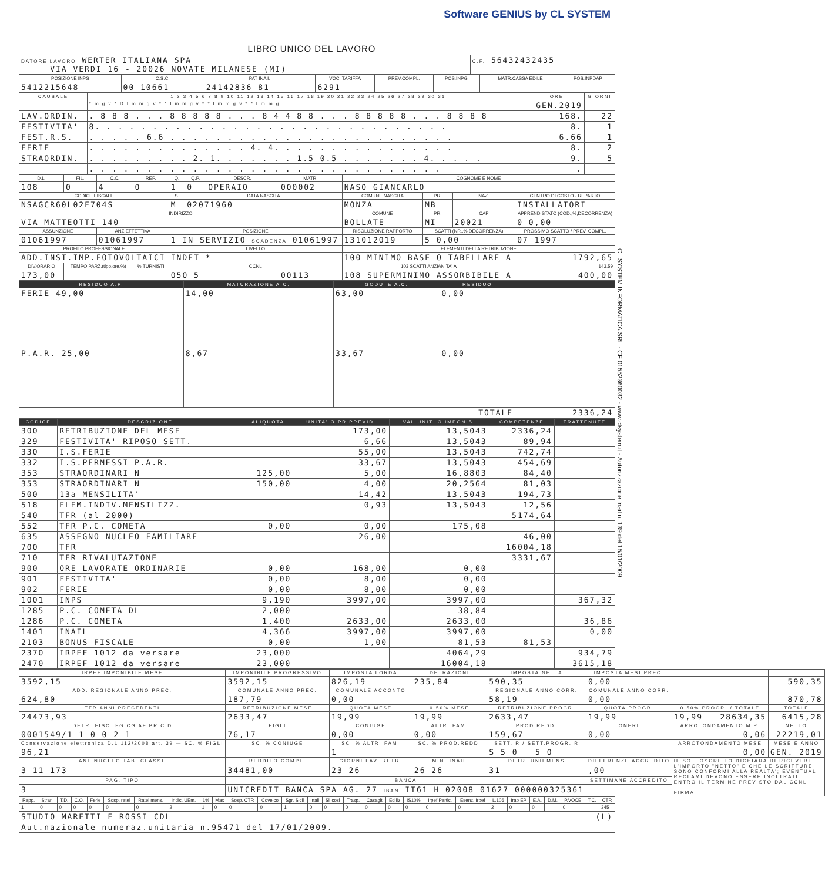Software GENIUS by CL SYSTEM
LIBRO UNICO DEL LAVORO
| DATORE LAVORO WERTER ITALIANA SPA VIA VERDI 16 - 20026 NOVATE MILANESE (MI) | C.F. 56432432435 |
| POSIZIONE INPS | C.S.C. | PAT INAIL | VOCI TARIFFA | PREV.COMPL. | POS.INPGI | MATR.CASSA EDILE | POS.INPDAP |
| --- | --- | --- | --- | --- | --- | --- | --- |
| 5412215648 | 00 10661 | 24142836 81 | 6291 | | | | |
| CAUSALE | 1 2 3 4 5 6 7 8 9 10 11 12 13 14 15 16 17 18 19 20 21 22 23 24 25 26 27 28 29 30 31 | ORE | GIORNI |
| --- | --- | --- | --- |
| | * m g v * D l m m g v * * l m m g v * * l m m g v * * l m m g | GEN.2019 | |
| LAV.ORDIN. | . 8 8 8 . . . 8 8 8 8 8 . . . 8 4 4 8 8 . . . 8 8 8 8 8 . . . 8 8 8 8 | 168. | 22 |
| FESTIVITA' | 8. . . . . . . . . . . . . . . . . . . . . . . . . . . . . . . | 8. | 1 |
| FEST.R.S. | . . . . . 6.6 . . . . . . . . . . . . . . . . . . . . . . . . . | 6.66 | 1 |
| FERIE | . . . . . . . . . . . . . . 4. 4. . . . . . . . . . . . . . . . | 8. | 2 |
| STRAORDIN. | . . . . . . . . . 2. 1. . . . . . . 1.5 0.5 . . . . . . . 4. . . . . | 9. | 5 |
| | . . . . . . . . . . . . . . . . . . . . . . . . . . . . . . . | . | |
| D.L. | FIL. | C.C. | REP. | Q. | Q.P. | DESCR. | MATR. | COGNOME E NOME | | | |
| --- | --- | --- | --- | --- | --- | --- | --- | --- | --- | --- | --- |
| 108 | 0 | 4 | 0 | 1 | 0 | OPERAIO | 000002 | NASO GIANCARLO | | | |
| CODICE FISCALE | | | | S. | DATA NASCITA | | | COMUNE NASCITA | PR. | NAZ. | CENTRO DI COSTO - REPARTO |
| NSAGCR60L02F704S | | | | M | 02071960 | | | MONZA | MB | | INSTALLATORI |
| INDIRIZZO | | | | | | | | COMUNE | PR. | CAP | APPRENDISTATO (COD.,%,DECORRENZA) |
| VIA MATTEOTTI 140 | | | | | | | | BOLLATE | MI | 20021 | 0 0,00 |
| ASSUNZIONE | | ANZ.EFFETTIVA | | POSIZIONE | | | | RISOLUZIONE RAPPORTO | SCATTI (NR.,%,DECORRENZA) | | PROSSIMO SCATTO / PREV. COMPL. |
| 01061997 | | 01061997 | | 1 IN SERVIZIO SCADENZA 01061997 | | | | 131012019 | 5 0,00 | | 07 1997 |
| PROFILO PROFESSIONALE | | | | LIVELLO | | | | ELEMENTI DELLA RETRIBUZIONE | | | |
| ADD.INST.IMP.FOTOVOLTAICI | | | | INDET * | | | | 100 MINIMO BASE O TABELLARE A | | | 1792,65 |
| DIV.ORARIO | TEMPO PARZ.(tipo,ore,%) | | % TURNISTI | CCNL | | | | 103 SCATTI ANZIANITA' A | | | 143,59 |
| 173,00 | | | | 050 5 | | | 00113 | 108 SUPERMINIMO ASSORBIBILE A | | | 400,00 |
| RESIDUO A.P. | MATURAZIONE A.C. | GODUTE A.C. | RESIDUO | |
| --- | --- | --- | --- | --- |
| FERIE 49,00 | 14,00 | 63,00 | 0,00 | |
| P.A.R. 25,00 | 8,67 | 33,67 | 0,00 | |
| TOTALE | | | | 2336,24 |
| CODICE | DESCRIZIONE | ALIQUOTA | UNITA' O PR.PREVID. | VAL.UNIT. O IMPONIB. | COMPETENZE | TRATTENUTE |
| --- | --- | --- | --- | --- | --- | --- |
| 300 | RETRIBUZIONE DEL MESE | | 173,00 | 13,5043 | 2336,24 | |
| 329 | FESTIVITA' RIPOSO SETT. | | 6,66 | 13,5043 | 89,94 | |
| 330 | I.S.FERIE | | 55,00 | 13,5043 | 742,74 | |
| 332 | I.S.PERMESSI P.A.R. | | 33,67 | 13,5043 | 454,69 | |
| 353 | STRAORDINARI N | 125,00 | 5,00 | 16,8803 | 84,40 | |
| 353 | STRAORDINARI N | 150,00 | 4,00 | 20,2564 | 81,03 | |
| 500 | 13a MENSILITA' | | 14,42 | 13,5043 | 194,73 | |
| 518 | ELEM.INDIV.MENSILIZZ. | | 0,93 | 13,5043 | 12,56 | |
| 540 | TFR (al 2000) | | | | 5174,64 | |
| 552 | TFR P.C. COMETA | 0,00 | 0,00 | 175,08 | | |
| 635 | ASSEGNO NUCLEO FAMILIARE | | 26,00 | | 46,00 | |
| 700 | TFR | | | | 16004,18 | |
| 710 | TFR RIVALUTAZIONE | | | | 3331,67 | |
| 900 | ORE LAVORATE ORDINARIE | 0,00 | 168,00 | 0,00 | | |
| 901 | FESTIVITA' | 0,00 | 8,00 | 0,00 | | |
| 902 | FERIE | 0,00 | 8,00 | 0,00 | | |
| 1001 | INPS | 9,190 | 3997,00 | 3997,00 | | 367,32 |
| 1285 | P.C. COMETA DL | 2,000 | | 38,84 | | |
| 1286 | P.C. COMETA | 1,400 | 2633,00 | 2633,00 | | 36,86 |
| 1401 | INAIL | 4,366 | 3997,00 | 3997,00 | | 0,00 |
| 2103 | BONUS FISCALE | 0,00 | 1,00 | 81,53 | 81,53 | |
| 2370 | IRPEF 1012 da versare | 23,000 | | 4064,29 | | 934,79 |
| 2470 | IRPEF 1012 da versare | 23,000 | | 16004,18 | | 3615,18 |
| IRPEF IMPONIBILE MESE | IMPONIBILE PROGRESSIVO | IMPOSTA LORDA | DETRAZIONI | IMPOSTA NETTA | IMPOSTA MESI PREC. | | |
| --- | --- | --- | --- | --- | --- | --- | --- |
| 3592,15 | 3592,15 | 826,19 | 235,84 | 590,35 | 0,00 | | 590,35 |
| ADD. REGIONALE ANNO PREC. | COMUNALE ANNO PREC. | COMUNALE ACCONTO | | REGIONALE ANNO CORR. | COMUNALE ANNO CORR. | | |
| 624,80 | 187,79 | 0,00 | | 58,19 | 0,00 | | 870,78 |
| TFR ANNI PRECEDENTI | RETRIBUZIONE MESE | QUOTA MESE | 0.50% MESE | RETRIBUZIONE PROGR. | QUOTA PROGR. | 0.50% PROGR. / TOTALE | TOTALE |
| 24473,93 | 2633,47 | 19,99 | 19,99 | 2633,47 | 19,99 | 19,99 28634,35 | 6415,28 |
| DETR. FISC. FG CG AF PR C.D | FIGLI | CONIUGE | ALTRI FAM. | PROD.REDD. | ONERI | ARROTONDAMENTO M.P. | NETTO |
| 0001549/1 1 0 0 2 1 | 76,17 | 0,00 | 0,00 | 159,67 | 0,00 | 0,06 | 22219,01 |
| Conservazione elettronica D.L.112/2008 art. 39 — SC. % FIGLI | SC. % CONIUGE | SC. % ALTRI FAM. | SC. % PROD.REDD. | SETT. R / SETT.PROGR. R | | ARROTONDAMENTO MESE | MESE E ANNO |
| 96,21 | | 1 | | S 5 0 5 0 | | 0,00 | GEN. 2019 |
| ANF NUCLEO TAB. CLASSE | REDDITO COMPL. | GIORNI LAV. RETR. | MIN. INAIL | DETR. UNIEMENS | DIFFERENZE ACCREDITO | IL SOTTOSCRITTO DICHIARA DI RICEVERE L'IMPORTO "NETTO" E CHE LE SCRITTURE SONO CONFORMI ALLA REALTA'; EVENTUALI RECLAMI DEVONO ESSERE INOLTRATI ENTRO IL TERMINE PREVISTO DAL CCNL FIRMA ____________________ | |
| 3 11 173 | 34481,00 | 23 26 | 26 26 | 31 | ,00 | | |
| PAG. TIPO | BANCA | | | | SETTIMANE ACCREDITO | | |
| 3 | UNICREDIT BANCA SPA AG. 27 IBAN IT61 H 02008 01627 000000325361 | | | | | | |
| Rapp. | Stran. | T.D. | C.O. | Ferie | Sosp. ratei | Ratei mens. | Indic. UEm. | 1% | Max | Sosp. CTR | Coveico | Sgr. Sicil | Inail | Silicosi | Trasp. | Casagit | Ediliz | IS10% | Irpef Partic. | Esenz. Irpef | L.106 | Irap EP | E.A. | D.M. | P.VOCE | T.C. | CTR |
| --- | --- | --- | --- | --- | --- | --- | --- | --- | --- | --- | --- | --- | --- | --- | --- | --- | --- | --- | --- | --- | --- | --- | --- | --- | --- | --- | --- |
| 1 | 0 | 0 | 0 | 0 | 0 | 0 | 2 | 1 | 0 | 0 | 0 | 1 | 0 | 0 | 0 | 0 | 0 | 0 | 0 | 0 | 2 | 0 | 0 | | 0 | | 345 |
| STUDIO MARETTI E ROSSI CDL | (L) |
| Aut.nazionale numeraz.unitaria n.95471 del 17/01/2009. | |
CL SYSTEM INFORMATICA SRL - CF 01552360032 - www.clsystem.it - Autorizzazione Inail n. 139 del 15/01/2009